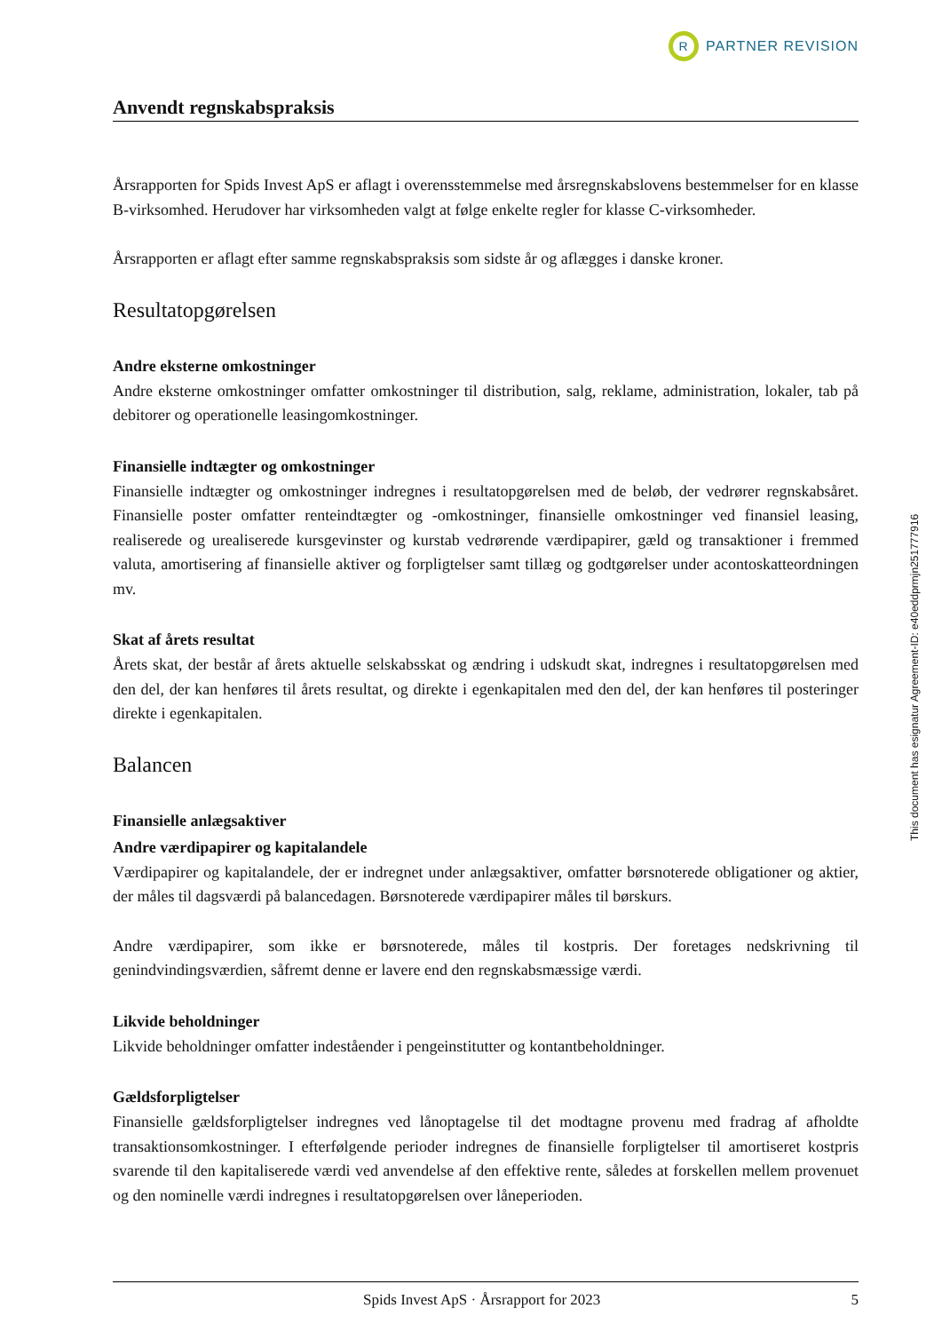R
PARTNER REVISION
Anvendt regnskabspraksis
Årsrapporten for Spids Invest ApS er aflagt i overensstemmelse med årsregnskabslovens bestemmelser for en klasse B-virksomhed. Herudover har virksomheden valgt at følge enkelte regler for klasse C-virksomheder.
Årsrapporten er aflagt efter samme regnskabspraksis som sidste år og aflægges i danske kroner.
Resultatopgørelsen
Andre eksterne omkostninger
Andre eksterne omkostninger omfatter omkostninger til distribution, salg, reklame, administration, lokaler, tab på debitorer og operationelle leasingomkostninger.
Finansielle indtægter og omkostninger
Finansielle indtægter og omkostninger indregnes i resultatopgørelsen med de beløb, der vedrører regnskabsåret. Finansielle poster omfatter renteindtægter og -omkostninger, finansielle omkostninger ved finansiel leasing, realiserede og urealiserede kursgevinster og kurstab vedrørende værdipapirer, gæld og transaktioner i fremmed valuta, amortisering af finansielle aktiver og forpligtelser samt tillæg og godtgørelser under acontoskatteordningen mv.
Skat af årets resultat
Årets skat, der består af årets aktuelle selskabsskat og ændring i udskudt skat, indregnes i resultatopgørelsen med den del, der kan henføres til årets resultat, og direkte i egenkapitalen med den del, der kan henføres til posteringer direkte i egenkapitalen.
Balancen
Finansielle anlægsaktiver
Andre værdipapirer og kapitalandele
Værdipapirer og kapitalandele, der er indregnet under anlægsaktiver, omfatter børsnoterede obligationer og aktier, der måles til dagsværdi på balancedagen. Børsnoterede værdipapirer måles til børskurs.
Andre værdipapirer, som ikke er børsnoterede, måles til kostpris. Der foretages nedskrivning til genindvindingsværdien, såfremt denne er lavere end den regnskabsmæssige værdi.
Likvide beholdninger
Likvide beholdninger omfatter indeståender i pengeinstitutter og kontantbeholdninger.
Gældsforpligtelser
Finansielle gældsforpligtelser indregnes ved lånoptagelse til det modtagne provenu med fradrag af afholdte transaktionsomkostninger. I efterfølgende perioder indregnes de finansielle forpligtelser til amortiseret kostpris svarende til den kapitaliserede værdi ved anvendelse af den effektive rente, således at forskellen mellem provenuet og den nominelle værdi indregnes i resultatopgørelsen over låneperioden.
This document has esignatur Agreement-ID: e40eddprmjn251777916
Spids Invest ApS · Årsrapport for 2023
5